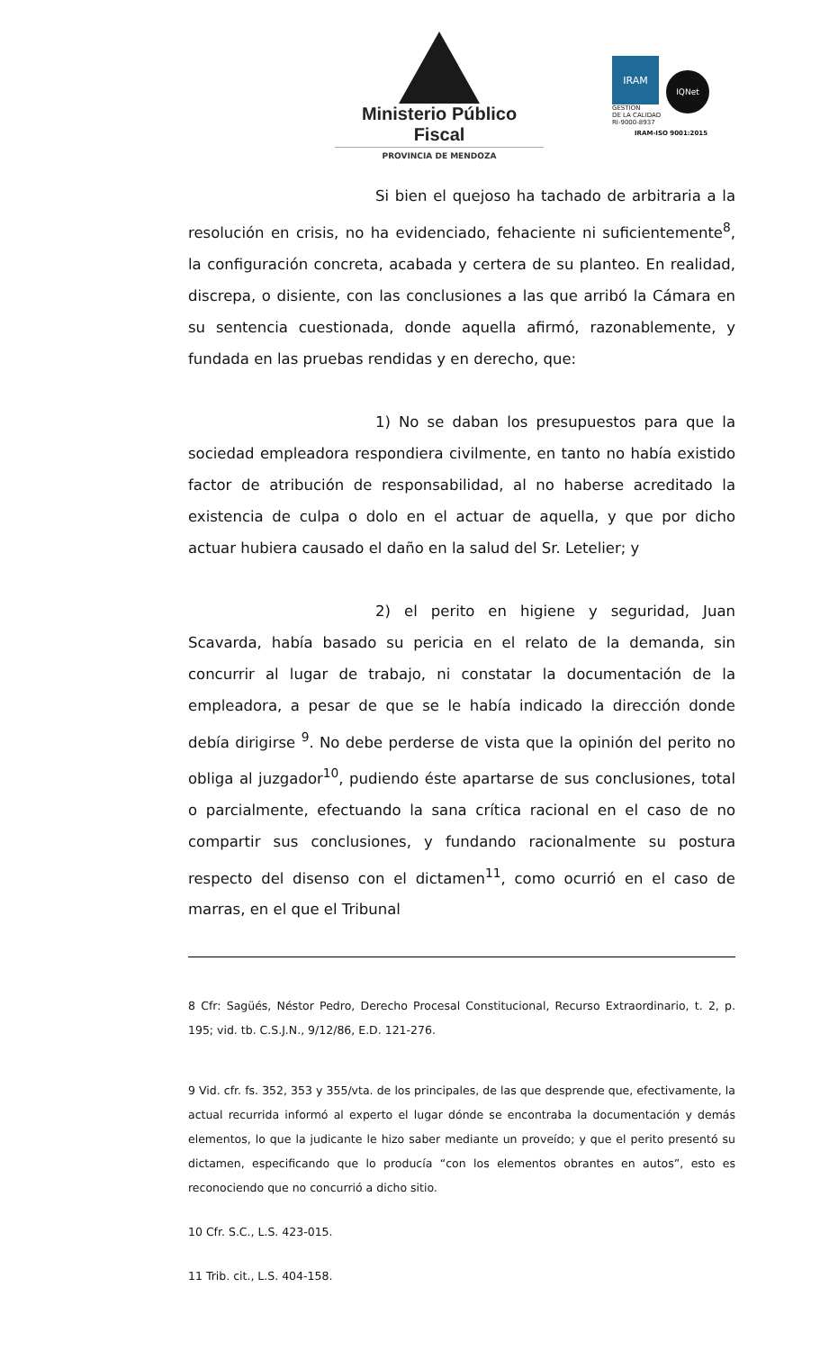Ministerio Público Fiscal
PROVINCIA DE MENDOZA
IRAM
GESTION
DE LA CALIDAD
RI-9000-8937
IQNet
IRAM-ISO 9001:2015
Si bien el quejoso ha tachado de arbitraria a la resolución en crisis, no ha evidenciado, fehaciente ni suficientemente<sup>8</sup>, la configuración concreta, acabada y certera de su planteo. En realidad, discrepa, o disiente, con las conclusiones a las que arribó la Cámara en su sentencia cuestionada, donde aquella afirmó, razonablemente, y fundada en las pruebas rendidas y en derecho, que:
1) No se daban los presupuestos para que la sociedad empleadora respondiera civilmente, en tanto no había existido factor de atribución de responsabilidad, al no haberse acreditado la existencia de culpa o dolo en el actuar de aquella, y que por dicho actuar hubiera causado el daño en la salud del Sr. Letelier; y
2) el perito en higiene y seguridad, Juan Scavarda, había basado su pericia en el relato de la demanda, sin concurrir al lugar de trabajo, ni constatar la documentación de la empleadora, a pesar de que se le había indicado la dirección donde debía dirigirse <sup>9</sup>. No debe perderse de vista que la opinión del perito no obliga al juzgador<sup>10</sup>, pudiendo éste apartarse de sus conclusiones, total o parcialmente, efectuando la sana crítica racional en el caso de no compartir sus conclusiones, y fundando racionalmente su postura respecto del disenso con el dictamen<sup>11</sup>, como ocurrió en el caso de marras, en el que el Tribunal
8 Cfr: Sagüés, Néstor Pedro, Derecho Procesal Constitucional, Recurso Extraordinario, t. 2, p. 195; vid. tb. C.S.J.N., 9/12/86, E.D. 121-276.
9 Vid. cfr. fs. 352, 353 y 355/vta. de los principales, de las que desprende que, efectivamente, la actual recurrida informó al experto el lugar dónde se encontraba la documentación y demás elementos, lo que la judicante le hizo saber mediante un proveído; y que el perito presentó su dictamen, especificando que lo producía “con los elementos obrantes en autos”, esto es reconociendo que no concurrió a dicho sitio.
10 Cfr. S.C., L.S. 423-015.
11 Trib. cit., L.S. 404-158.